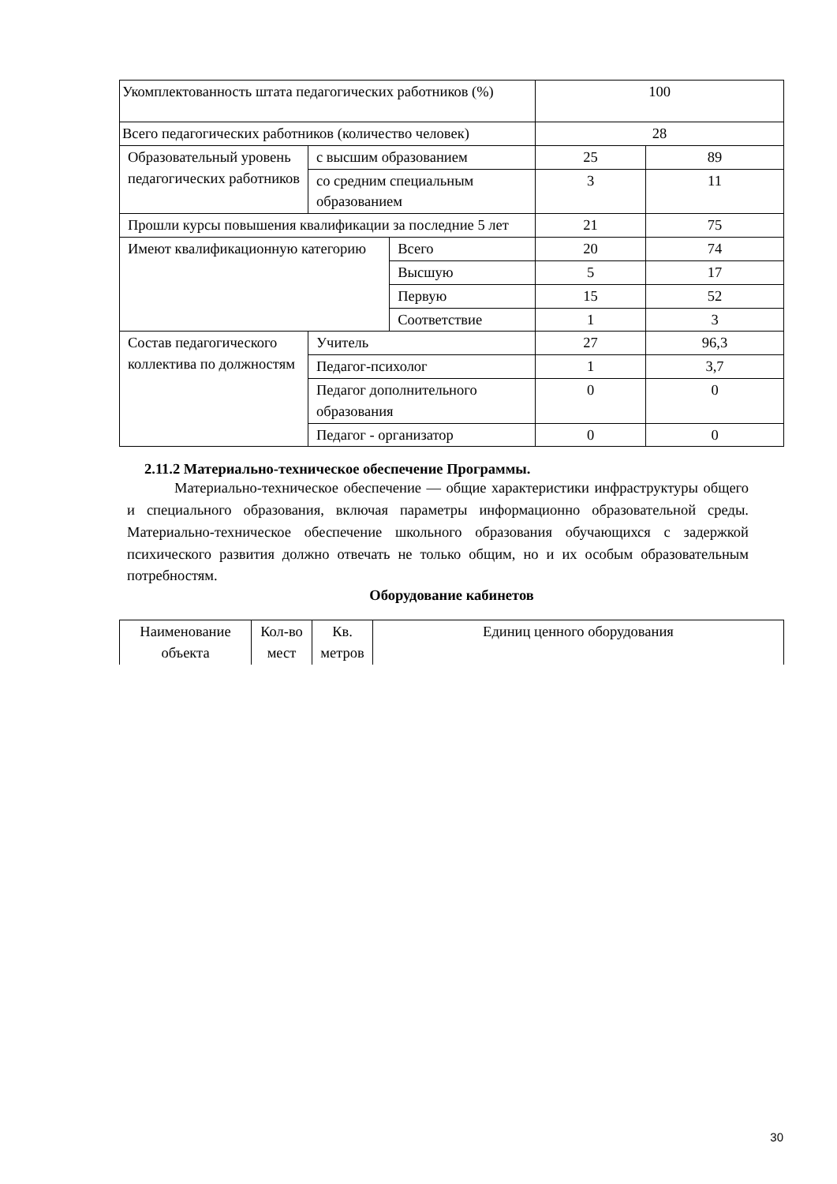| Укомплектованность штата педагогических работников (%) | | | 100 | |
| Всего педагогических работников (количество человек) | | | 28 | |
| Образовательный уровень педагогических работников | с высшим образованием | | 25 | 89 |
| | со средним специальным образованием | | 3 | 11 |
| Прошли курсы повышения квалификации за последние 5 лет | | | 21 | 75 |
| Имеют квалификационную категорию | | Всего | 20 | 74 |
| | | Высшую | 5 | 17 |
| | | Первую | 15 | 52 |
| | | Соответствие | 1 | 3 |
| Состав педагогического коллектива по должностям | Учитель | | 27 | 96,3 |
| | Педагог-психолог | | 1 | 3,7 |
| | Педагог дополнительного образования | | 0 | 0 |
| | Педагог - организатор | | 0 | 0 |
2.11.2 Материально-техническое обеспечение Программы.
Материально-техническое обеспечение — общие характеристики инфраструктуры общего и специального образования, включая параметры информационно образовательной среды. Материально-техническое обеспечение школьного образования обучающихся с задержкой психического развития должно отвечать не только общим, но и их особым образовательным потребностям.
Оборудование кабинетов
| Наименование объекта | Кол-во мест | Кв. метров | Единиц ценного оборудования |
30